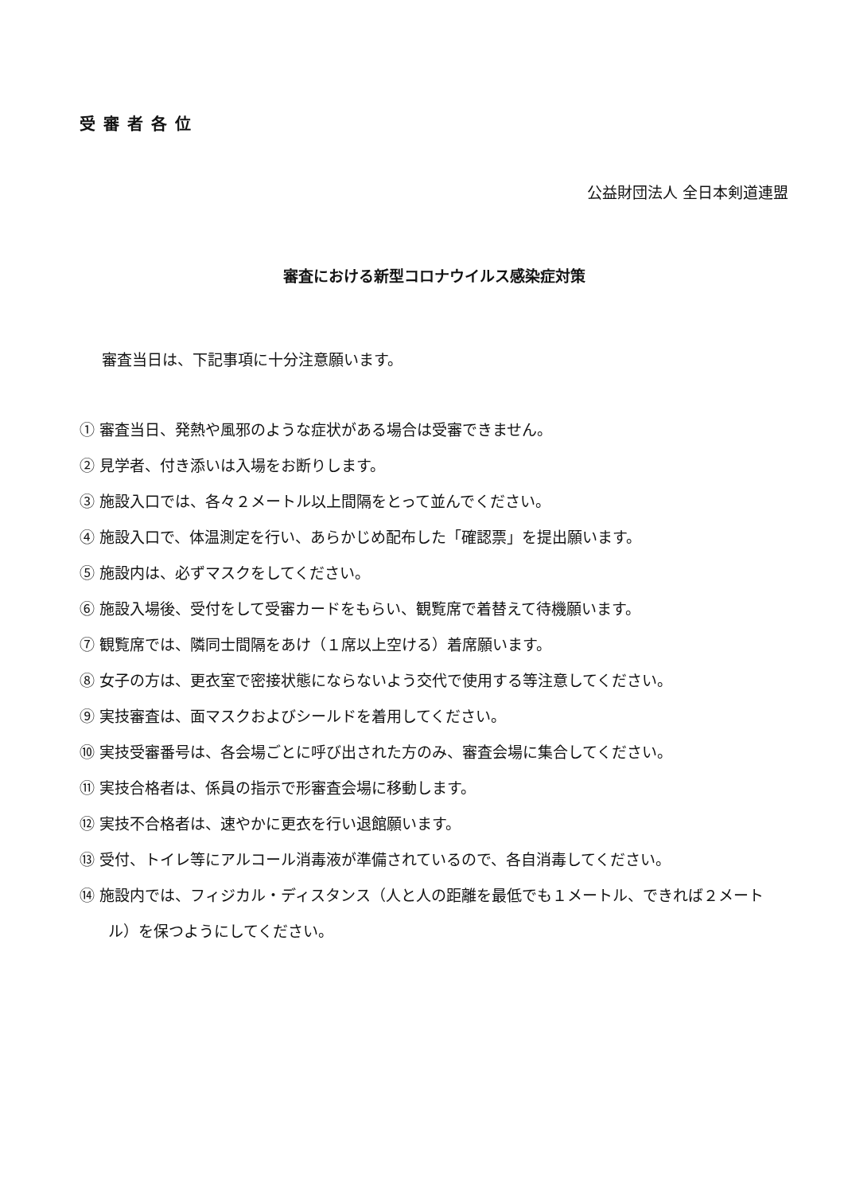受審者各位
公益財団法人 全日本剣道連盟
審査における新型コロナウイルス感染症対策
審査当日は、下記事項に十分注意願います。
① 審査当日、発熱や風邪のような症状がある場合は受審できません。
② 見学者、付き添いは入場をお断りします。
③ 施設入口では、各々２メートル以上間隔をとって並んでください。
④ 施設入口で、体温測定を行い、あらかじめ配布した「確認票」を提出願います。
⑤ 施設内は、必ずマスクをしてください。
⑥ 施設入場後、受付をして受審カードをもらい、観覧席で着替えて待機願います。
⑦ 観覧席では、隣同士間隔をあけ（１席以上空ける）着席願います。
⑧ 女子の方は、更衣室で密接状態にならないよう交代で使用する等注意してください。
⑨ 実技審査は、面マスクおよびシールドを着用してください。
⑩ 実技受審番号は、各会場ごとに呼び出された方のみ、審査会場に集合してください。
⑪ 実技合格者は、係員の指示で形審査会場に移動します。
⑫ 実技不合格者は、速やかに更衣を行い退館願います。
⑬ 受付、トイレ等にアルコール消毒液が準備されているので、各自消毒してください。
⑭ 施設内では、フィジカル・ディスタンス（人と人の距離を最低でも１メートル、できれば２メートル）を保つようにしてください。